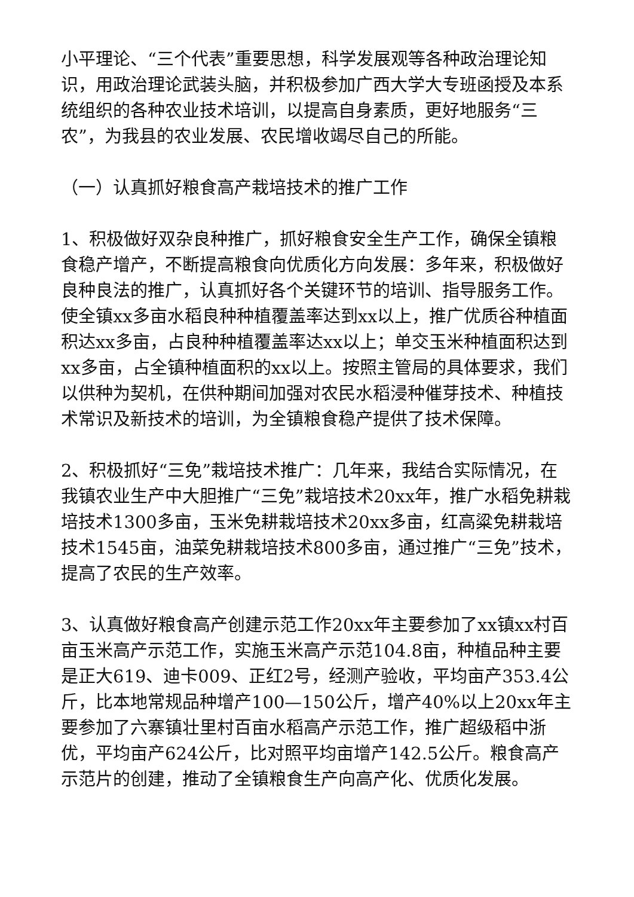小平理论、“三个代表”重要思想，科学发展观等各种政治理论知识，用政治理论武装头脑，并积极参加广西大学大专班函授及本系统组织的各种农业技术培训，以提高自身素质，更好地服务“三农”，为我县的农业发展、农民增收竭尽自己的所能。
（一）认真抓好粮食高产栽培技术的推广工作
1、积极做好双杂良种推广，抓好粮食安全生产工作，确保全镇粮食稳产增产，不断提高粮食向优质化方向发展：多年来，积极做好良种良法的推广，认真抓好各个关键环节的培训、指导服务工作。使全镇xx多亩水稻良种种植覆盖率达到xx以上，推广优质谷种植面积达xx多亩，占良种种植覆盖率达xx以上；单交玉米种植面积达到xx多亩，占全镇种植面积的xx以上。按照主管局的具体要求，我们以供种为契机，在供种期间加强对农民水稻浸种催芽技术、种植技术常识及新技术的培训，为全镇粮食稳产提供了技术保障。
2、积极抓好“三免”栽培技术推广：几年来，我结合实际情况，在我镇农业生产中大胆推广“三免”栽培技术20xx年，推广水稻免耕栽培技术1300多亩，玉米免耕栽培技术20xx多亩，红高粱免耕栽培技术1545亩，油菜免耕栽培技术800多亩，通过推广“三免”技术，提高了农民的生产效率。
3、认真做好粮食高产创建示范工作20xx年主要参加了xx镇xx村百亩玉米高产示范工作，实施玉米高产示范104.8亩，种植品种主要是正大619、迪卡009、正红2号，经测产验收，平均亩产353.4公斤，比本地常规品种增产100—150公斤，增产40%以上20xx年主要参加了六寨镇壮里村百亩水稻高产示范工作，推广超级稻中浙优，平均亩产624公斤，比对照平均亩增产142.5公斤。粮食高产示范片的创建，推动了全镇粮食生产向高产化、优质化发展。